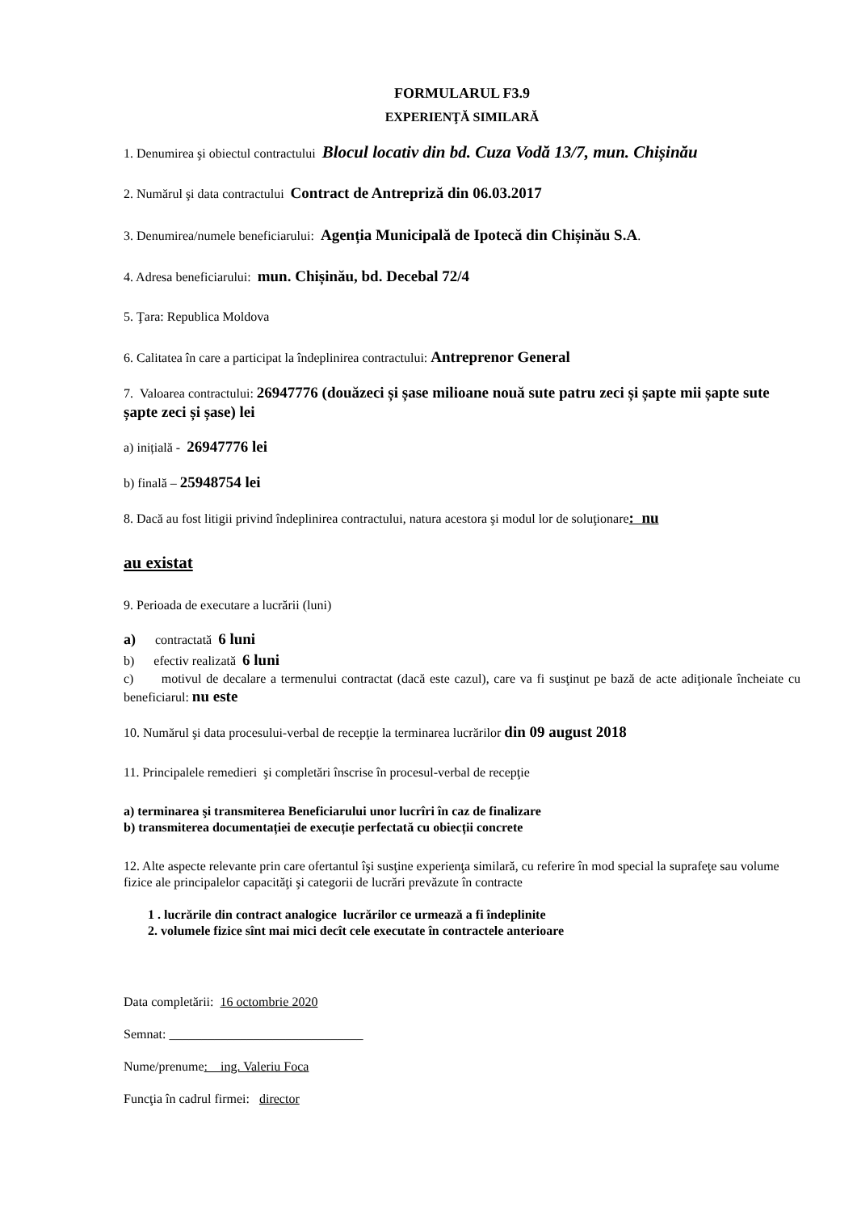FORMULARUL F3.9
EXPERIENŢĂ SIMILARĂ
1. Denumirea şi obiectul contractului Blocul locativ din bd. Cuza Vodă 13/7, mun. Chișinău
2. Numărul şi data contractului Contract de Antrepriză din 06.03.2017
3. Denumirea/numele beneficiarului: Agenția Municipală de Ipotecă din Chișinău S.A.
4. Adresa beneficiarului: mun. Chișinău, bd. Decebal 72/4
5. Ţara: Republica Moldova
6. Calitatea în care a participat la îndeplinirea contractului: Antreprenor General
7. Valoarea contractului: 26947776 (douăzeci și șase milioane nouă sute patru zeci și șapte mii șapte sute șapte zeci și șase) lei
a) inițială - 26947776 lei
b) finală – 25948754 lei
8. Dacă au fost litigii privind îndeplinirea contractului, natura acestora şi modul lor de soluţionare: nu
au existat
9. Perioada de executare a lucrării (luni)
a) contractată 6 luni
b) efectiv realizată 6 luni
c) motivul de decalare a termenului contractat (dacă este cazul), care va fi susţinut pe bază de acte adiţionale încheiate cu beneficiarul: nu este
10. Numărul şi data procesului-verbal de recepţie la terminarea lucrărilor din 09 august 2018
11. Principalele remedieri şi completări înscrise în procesul-verbal de recepţie
a) terminarea şi transmiterea Beneficiarului unor lucrîri în caz de finalizare
b) transmiterea documentației de execuție perfectată cu obiecții concrete
12. Alte aspecte relevante prin care ofertantul îşi susţine experienţa similară, cu referire în mod special la suprafeţe sau volume fizice ale principalelor capacităţi şi categorii de lucrări prevăzute în contracte
1 . lucrările din contract analogice lucrărilor ce urmează a fi îndeplinite
2. volumele fizice sînt mai mici decît cele executate în contractele anterioare
Data completării: 16 octombrie 2020
Semnat: ______________________________
Nume/prenume: ing. Valeriu Foca
Funcţia în cadrul firmei: director